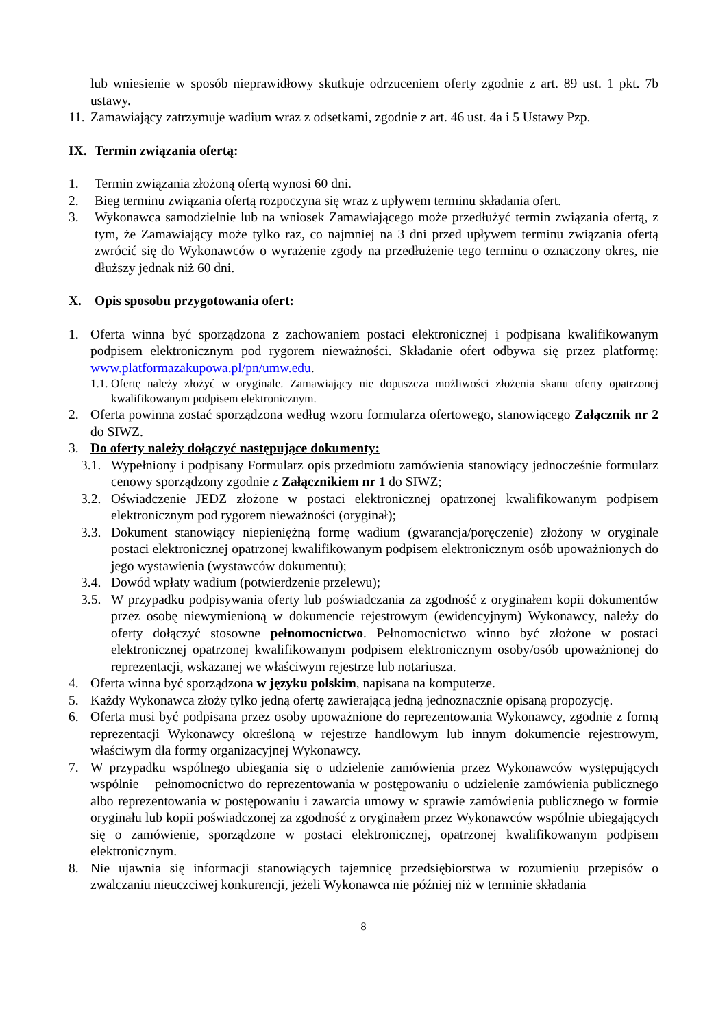lub wniesienie w sposób nieprawidłowy skutkuje odrzuceniem oferty zgodnie z art. 89 ust. 1 pkt. 7b ustawy.
11. Zamawiający zatrzymuje wadium wraz z odsetkami, zgodnie z art. 46 ust. 4a i 5 Ustawy Pzp.
IX. Termin związania ofertą:
1. Termin związania złożoną ofertą wynosi 60 dni.
2. Bieg terminu związania ofertą rozpoczyna się wraz z upływem terminu składania ofert.
3. Wykonawca samodzielnie lub na wniosek Zamawiającego może przedłużyć termin związania ofertą, z tym, że Zamawiający może tylko raz, co najmniej na 3 dni przed upływem terminu związania ofertą zwrócić się do Wykonawców o wyrażenie zgody na przedłużenie tego terminu o oznaczony okres, nie dłuższy jednak niż 60 dni.
X. Opis sposobu przygotowania ofert:
1. Oferta winna być sporządzona z zachowaniem postaci elektronicznej i podpisana kwalifikowanym podpisem elektronicznym pod rygorem nieważności. Składanie ofert odbywa się przez platformę: www.platformazakupowa.pl/pn/umw.edu.
1.1. Ofertę należy złożyć w oryginale. Zamawiający nie dopuszcza możliwości złożenia skanu oferty opatrzonej kwalifikowanym podpisem elektronicznym.
2. Oferta powinna zostać sporządzona według wzoru formularza ofertowego, stanowiącego Załącznik nr 2 do SIWZ.
3. Do oferty należy dołączyć następujące dokumenty:
3.1. Wypełniony i podpisany Formularz opis przedmiotu zamówienia stanowiący jednocześnie formularz cenowy sporządzony zgodnie z Załącznikiem nr 1 do SIWZ;
3.2. Oświadczenie JEDZ złożone w postaci elektronicznej opatrzonej kwalifikowanym podpisem elektronicznym pod rygorem nieważności (oryginał);
3.3. Dokument stanowiący niepieniężną formę wadium (gwarancja/poręczenie) złożony w oryginale postaci elektronicznej opatrzonej kwalifikowanym podpisem elektronicznym osób upoważnionych do jego wystawienia (wystawców dokumentu);
3.4. Dowód wpłaty wadium (potwierdzenie przelewu);
3.5. W przypadku podpisywania oferty lub poświadczania za zgodność z oryginałem kopii dokumentów przez osobę niewymienioną w dokumencie rejestrowym (ewidencyjnym) Wykonawcy, należy do oferty dołączyć stosowne pełnomocnictwo. Pełnomocnictwo winno być złożone w postaci elektronicznej opatrzonej kwalifikowanym podpisem elektronicznym osoby/osób upoważnionej do reprezentacji, wskazanej we właściwym rejestrze lub notariusza.
4. Oferta winna być sporządzona w języku polskim, napisana na komputerze.
5. Każdy Wykonawca złoży tylko jedną ofertę zawierającą jedną jednoznacznie opisaną propozycję.
6. Oferta musi być podpisana przez osoby upoważnione do reprezentowania Wykonawcy, zgodnie z formą reprezentacji Wykonawcy określoną w rejestrze handlowym lub innym dokumencie rejestrowym, właściwym dla formy organizacyjnej Wykonawcy.
7. W przypadku wspólnego ubiegania się o udzielenie zamówienia przez Wykonawców występujących wspólnie – pełnomocnictwo do reprezentowania w postępowaniu o udzielenie zamówienia publicznego albo reprezentowania w postępowaniu i zawarcia umowy w sprawie zamówienia publicznego w formie oryginału lub kopii poświadczonej za zgodność z oryginałem przez Wykonawców wspólnie ubiegających się o zamówienie, sporządzone w postaci elektronicznej, opatrzonej kwalifikowanym podpisem elektronicznym.
8. Nie ujawnia się informacji stanowiących tajemnicę przedsiębiorstwa w rozumieniu przepisów o zwalczaniu nieuczciwej konkurencji, jeżeli Wykonawca nie później niż w terminie składania
8